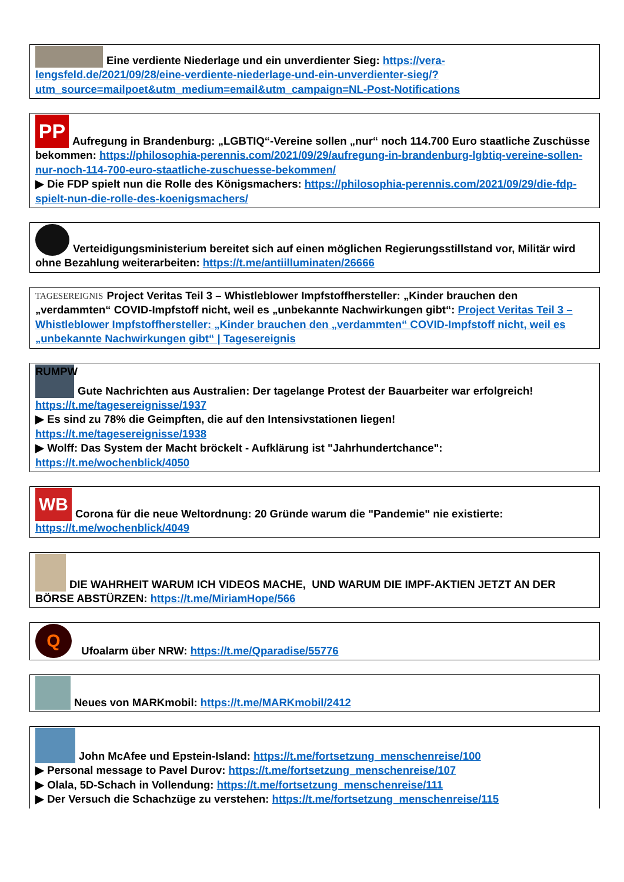Eine verdiente Niederlage und ein unverdienter Sieg: https://vera-lengsfeld.de/2021/09/28/eine-verdiente-niederlage-und-ein-unverdienter-sieg/?utm_source=mailpoet&utm_medium=email&utm_campaign=NL-Post-Notifications
PP Aufregung in Brandenburg: „LGBTIQ“-Vereine sollen „nur“ noch 114.700 Euro staatliche Zuschüsse bekommen: https://philosophia-perennis.com/2021/09/29/aufregung-in-brandenburg-lgbtiq-vereine-sollen-nur-noch-114-700-euro-staatliche-zuschuesse-bekommen/
▶ Die FDP spielt nun die Rolle des Königsmachers: https://philosophia-perennis.com/2021/09/29/die-fdp-spielt-nun-die-rolle-des-koenigsmachers/
Verteidigungsministerium bereitet sich auf einen möglichen Regierungsstillstand vor, Militär wird ohne Bezahlung weiterarbeiten: https://t.me/antiilluminaten/26666
TAGESEREIGNIS Project Veritas Teil 3 – Whistleblower Impfstoffhersteller: „Kinder brauchen den „verdammten“ COVID-Impfstoff nicht, weil es „unbekannte Nachwirkungen gibt“: Project Veritas Teil 3 – Whistleblower Impfstoffhersteller: „Kinder brauchen den „verdammten“ COVID-Impfstoff nicht, weil es „unbekannte Nachwirkungen gibt“ | Tagesereignis
RUMPW Gute Nachrichten aus Australien: Der tagelange Protest der Bauarbeiter war erfolgreich! https://t.me/tagesereignisse/1937
▶ Es sind zu 78% die Geimpften, die auf den Intensivstationen liegen!
https://t.me/tagesereignisse/1938
▶ Wolff: Das System der Macht bröckelt - Aufklärung ist "Jahrhundertchance":
https://t.me/wochenblick/4050
WB Corona für die neue Weltordnung: 20 Gründe warum die "Pandemie" nie existierte: https://t.me/wochenblick/4049
DIE WAHRHEIT WARUM ICH VIDEOS MACHE, UND WARUM DIE IMPF-AKTIEN JETZT AN DER BÖRSE ABSTÜRZEN: https://t.me/MiriamHope/566
Q Ufoalarm über NRW: https://t.me/Qparadise/55776
Neues von MARKmobil: https://t.me/MARKmobil/2412
John McAfee und Epstein-Island: https://t.me/fortsetzung_menschenreise/100
▶ Personal message to Pavel Durov: https://t.me/fortsetzung_menschenreise/107
▶ Olala, 5D-Schach in Vollendung: https://t.me/fortsetzung_menschenreise/111
▶ Der Versuch die Schachzüge zu verstehen: https://t.me/fortsetzung_menschenreise/115